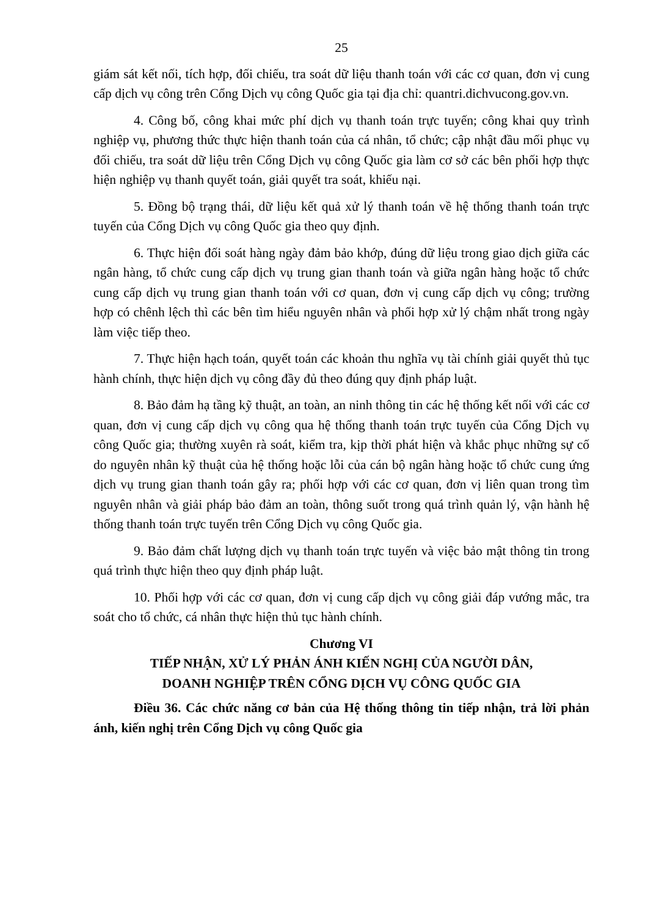25
giám sát kết nối, tích hợp, đối chiếu, tra soát dữ liệu thanh toán với các cơ quan, đơn vị cung cấp dịch vụ công trên Cổng Dịch vụ công Quốc gia tại địa chỉ: quantri.dichvucong.gov.vn.
4. Công bố, công khai mức phí dịch vụ thanh toán trực tuyến; công khai quy trình nghiệp vụ, phương thức thực hiện thanh toán của cá nhân, tổ chức; cập nhật đầu mối phục vụ đối chiếu, tra soát dữ liệu trên Cổng Dịch vụ công Quốc gia làm cơ sở các bên phối hợp thực hiện nghiệp vụ thanh quyết toán, giải quyết tra soát, khiếu nại.
5. Đồng bộ trạng thái, dữ liệu kết quả xử lý thanh toán về hệ thống thanh toán trực tuyến của Cổng Dịch vụ công Quốc gia theo quy định.
6. Thực hiện đối soát hàng ngày đảm bảo khớp, đúng dữ liệu trong giao dịch giữa các ngân hàng, tổ chức cung cấp dịch vụ trung gian thanh toán và giữa ngân hàng hoặc tổ chức cung cấp dịch vụ trung gian thanh toán với cơ quan, đơn vị cung cấp dịch vụ công; trường hợp có chênh lệch thì các bên tìm hiểu nguyên nhân và phối hợp xử lý chậm nhất trong ngày làm việc tiếp theo.
7. Thực hiện hạch toán, quyết toán các khoản thu nghĩa vụ tài chính giải quyết thủ tục hành chính, thực hiện dịch vụ công đầy đủ theo đúng quy định pháp luật.
8. Bảo đảm hạ tầng kỹ thuật, an toàn, an ninh thông tin các hệ thống kết nối với các cơ quan, đơn vị cung cấp dịch vụ công qua hệ thống thanh toán trực tuyến của Cổng Dịch vụ công Quốc gia; thường xuyên rà soát, kiểm tra, kịp thời phát hiện và khắc phục những sự cố do nguyên nhân kỹ thuật của hệ thống hoặc lỗi của cán bộ ngân hàng hoặc tổ chức cung ứng dịch vụ trung gian thanh toán gây ra; phối hợp với các cơ quan, đơn vị liên quan trong tìm nguyên nhân và giải pháp bảo đảm an toàn, thông suốt trong quá trình quản lý, vận hành hệ thống thanh toán trực tuyến trên Cổng Dịch vụ công Quốc gia.
9. Bảo đảm chất lượng dịch vụ thanh toán trực tuyến và việc bảo mật thông tin trong quá trình thực hiện theo quy định pháp luật.
10. Phối hợp với các cơ quan, đơn vị cung cấp dịch vụ công giải đáp vướng mắc, tra soát cho tổ chức, cá nhân thực hiện thủ tục hành chính.
Chương VI
TIẾP NHẬN, XỬ LÝ PHẢN ÁNH KIẾN NGHỊ CỦA NGƯỜI DÂN,
DOANH NGHIỆP TRÊN CỔNG DỊCH VỤ CÔNG QUỐC GIA
Điều 36. Các chức năng cơ bản của Hệ thống thông tin tiếp nhận, trả lời phản ánh, kiến nghị trên Cổng Dịch vụ công Quốc gia